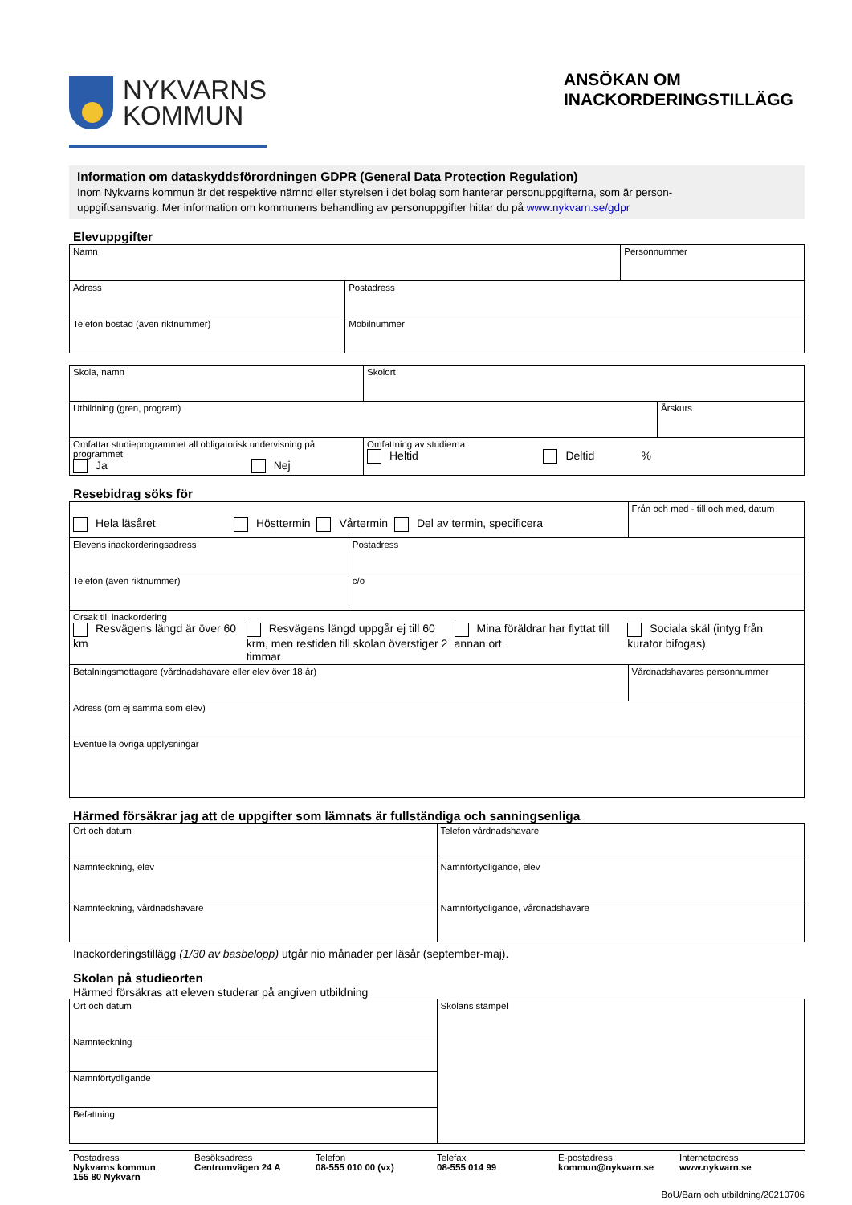NYKVARNS
KOMMUN
ANSÖKAN OM
INACKORDERINGSTILLÄGG
Information om dataskyddsförordningen GDPR (General Data Protection Regulation)
Inom Nykvarns kommun är det respektive nämnd eller styrelsen i det bolag som hanterar personuppgifterna, som är person-
uppgiftsansvarig. Mer information om kommunens behandling av personuppgifter hittar du på www.nykvarn.se/gdpr
Elevuppgifter
| Namn | | Personnummer |
| Adress | Postadress | |
| Telefon bostad (även riktnummer) | Mobilnummer | |
| Skola, namn | Skolort | |
| Utbildning (gren, program) | | Årskurs |
| Omfattar studieprogrammet all obligatorisk undervisning på programmet Ja Nej | Omfattning av studierna Heltid Deltid % | |
Resebidrag söks för
| Hela läsåret Hösttermin Vårtermin Del av termin, specificera | | Från och med - till och med, datum |
| Elevens inackorderingsadress | Postadress | |
| Telefon (även riktnummer) | c/o | |
| Orsak till inackordering Resvägens längd är över 60 km Resvägens längd uppgår ej till 60 krm, men restiden till skolan överstiger 2 timmar Mina föräldrar har flyttat till annan ort Sociala skäl (intyg från kurator bifogas) | | |
| Betalningsmottagare (vårdnadshavare eller elev över 18 år) | | Vårdnadshavares personnummer |
| Adress (om ej samma som elev) | | |
| Eventuella övriga upplysningar | | |
Härmed försäkrar jag att de uppgifter som lämnats är fullständiga och sanningsenliga
| Ort och datum | Telefon vårdnadshavare |
| Namnteckning, elev | Namnförtydligande, elev |
| Namnteckning, vårdnadshavare | Namnförtydligande, vårdnadshavare |
Inackorderingstillägg (1/30 av basbelopp) utgår nio månader per läsår (september-maj).
Skolan på studieorten
Härmed försäkras att eleven studerar på angiven utbildning
| Ort och datum | Skolans stämpel |
| Namnteckning | |
| Namnförtydligande | |
| Befattning | |
Postadress
Nykvarns kommun
155 80 Nykvarn
Besöksadress
Centrumvägen 24 A
Telefon
08-555 010 00 (vx)
Telefax
08-555 014 99
E-postadress
kommun@nykvarn.se
Internetadress
www.nykvarn.se
BoU/Barn och utbildning/20210706